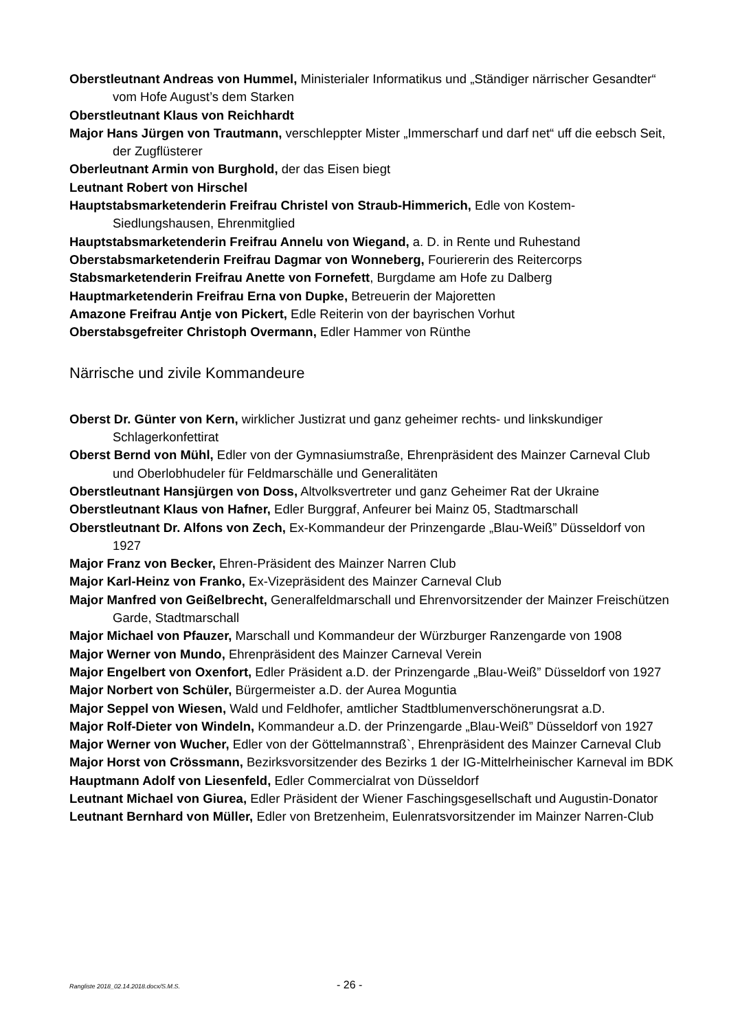Oberstleutnant Andreas von Hummel, Ministerialer Informatikus und „Ständiger närrischer Gesandter“ vom Hofe August’s dem Starken
Oberstleutnant Klaus von Reichhardt
Major Hans Jürgen von Trautmann, verschleppter Mister „Immerscharf und darf net“ uff die eebsch Seit, der Zugflüsterer
Oberleutnant Armin von Burghold, der das Eisen biegt
Leutnant Robert von Hirschel
Hauptstabsmarketenderin Freifrau Christel von Straub-Himmerich, Edle von Kostem-Siedlungshausen, Ehrenmitglied
Hauptstabsmarketenderin Freifrau Annelu von Wiegand, a. D. in Rente und Ruhestand
Oberstabsmarketenderin Freifrau Dagmar von Wonneberg, Fouriererin des Reitercorps
Stabsmarketenderin Freifrau Anette von Fornefett, Burgdame am Hofe zu Dalberg
Hauptmarketenderin Freifrau Erna von Dupke, Betreuerin der Majoretten
Amazone Freifrau Antje von Pickert, Edle Reiterin von der bayrischen Vorhut
Oberstabsgefreiter Christoph Overmann, Edler Hammer von Rünthe
Närrische und zivile Kommandeure
Oberst Dr. Günter von Kern, wirklicher Justizrat und ganz geheimer rechts- und linkskundiger Schlagerkonfettirat
Oberst Bernd von Mühl, Edler von der Gymnasiumstraße, Ehrenpräsident des Mainzer Carneval Club und Oberlobhudeler für Feldmarschälle und Generalitäten
Oberstleutnant Hansjürgen von Doss, Altvolksvertreter und ganz Geheimer Rat der Ukraine
Oberstleutnant Klaus von Hafner, Edler Burggraf, Anfeurer bei Mainz 05, Stadtmarschall
Oberstleutnant Dr. Alfons von Zech, Ex-Kommandeur der Prinzengarde „Blau-Weiß” Düsseldorf von 1927
Major Franz von Becker, Ehren-Präsident des Mainzer Narren Club
Major Karl-Heinz von Franko, Ex-Vizepräsident des Mainzer Carneval Club
Major Manfred von Geißelbrecht, Generalfeldmarschall und Ehrenvorsitzender der Mainzer Freischützen Garde, Stadtmarschall
Major Michael von Pfauzer, Marschall und Kommandeur der Würzburger Ranzengarde von 1908
Major Werner von Mundo, Ehrenpräsident des Mainzer Carneval Verein
Major Engelbert von Oxenfort, Edler Präsident a.D. der Prinzengarde „Blau-Weiß” Düsseldorf von 1927
Major Norbert von Schüler, Bürgermeister a.D. der Aurea Moguntia
Major Seppel von Wiesen, Wald und Feldhofer, amtlicher Stadtblumenverschönerungsrat a.D.
Major Rolf-Dieter von Windeln, Kommandeur a.D. der Prinzengarde „Blau-Weiß” Düsseldorf von 1927
Major Werner von Wucher, Edler von der Göttelmannstraß`, Ehrenpräsident des Mainzer Carneval Club
Major Horst von Crössmann, Bezirksvorsitzender des Bezirks 1 der IG-Mittelrheinischer Karneval im BDK
Hauptmann Adolf von Liesenfeld, Edler Commercialrat von Düsseldorf
Leutnant Michael von Giurea, Edler Präsident der Wiener Faschingsgesellschaft und Augustin-Donator
Leutnant Bernhard von Müller, Edler von Bretzenheim, Eulenratsvorsitzender im Mainzer Narren-Club
Rangliste 2018_02.14.2018.docx/S.M.S. - 26 -